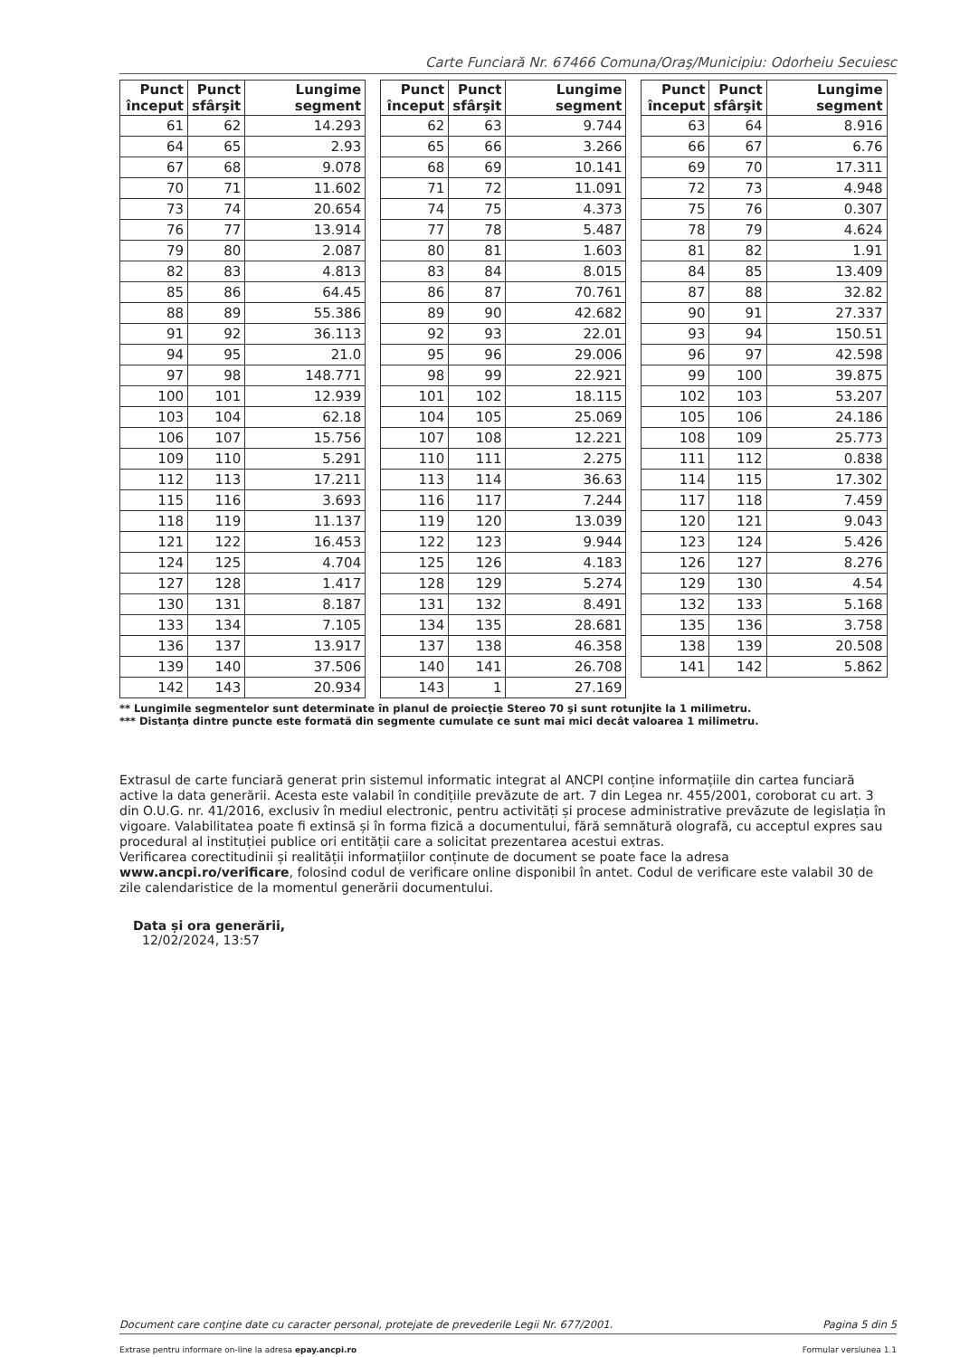Carte Funciară Nr. 67466 Comuna/Oraş/Municipiu: Odorheiu Secuiesc
| Punct început | Punct sfârşit | Lungime segment |
| --- | --- | --- |
| 61 | 62 | 14.293 |
| 64 | 65 | 2.93 |
| 67 | 68 | 9.078 |
| 70 | 71 | 11.602 |
| 73 | 74 | 20.654 |
| 76 | 77 | 13.914 |
| 79 | 80 | 2.087 |
| 82 | 83 | 4.813 |
| 85 | 86 | 64.45 |
| 88 | 89 | 55.386 |
| 91 | 92 | 36.113 |
| 94 | 95 | 21.0 |
| 97 | 98 | 148.771 |
| 100 | 101 | 12.939 |
| 103 | 104 | 62.18 |
| 106 | 107 | 15.756 |
| 109 | 110 | 5.291 |
| 112 | 113 | 17.211 |
| 115 | 116 | 3.693 |
| 118 | 119 | 11.137 |
| 121 | 122 | 16.453 |
| 124 | 125 | 4.704 |
| 127 | 128 | 1.417 |
| 130 | 131 | 8.187 |
| 133 | 134 | 7.105 |
| 136 | 137 | 13.917 |
| 139 | 140 | 37.506 |
| 142 | 143 | 20.934 |
| Punct început | Punct sfârşit | Lungime segment |
| --- | --- | --- |
| 62 | 63 | 9.744 |
| 65 | 66 | 3.266 |
| 68 | 69 | 10.141 |
| 71 | 72 | 11.091 |
| 74 | 75 | 4.373 |
| 77 | 78 | 5.487 |
| 80 | 81 | 1.603 |
| 83 | 84 | 8.015 |
| 86 | 87 | 70.761 |
| 89 | 90 | 42.682 |
| 92 | 93 | 22.01 |
| 95 | 96 | 29.006 |
| 98 | 99 | 22.921 |
| 101 | 102 | 18.115 |
| 104 | 105 | 25.069 |
| 107 | 108 | 12.221 |
| 110 | 111 | 2.275 |
| 113 | 114 | 36.63 |
| 116 | 117 | 7.244 |
| 119 | 120 | 13.039 |
| 122 | 123 | 9.944 |
| 125 | 126 | 4.183 |
| 128 | 129 | 5.274 |
| 131 | 132 | 8.491 |
| 134 | 135 | 28.681 |
| 137 | 138 | 46.358 |
| 140 | 141 | 26.708 |
| 143 | 1 | 27.169 |
| Punct început | Punct sfârşit | Lungime segment |
| --- | --- | --- |
| 63 | 64 | 8.916 |
| 66 | 67 | 6.76 |
| 69 | 70 | 17.311 |
| 72 | 73 | 4.948 |
| 75 | 76 | 0.307 |
| 78 | 79 | 4.624 |
| 81 | 82 | 1.91 |
| 84 | 85 | 13.409 |
| 87 | 88 | 32.82 |
| 90 | 91 | 27.337 |
| 93 | 94 | 150.51 |
| 96 | 97 | 42.598 |
| 99 | 100 | 39.875 |
| 102 | 103 | 53.207 |
| 105 | 106 | 24.186 |
| 108 | 109 | 25.773 |
| 111 | 112 | 0.838 |
| 114 | 115 | 17.302 |
| 117 | 118 | 7.459 |
| 120 | 121 | 9.043 |
| 123 | 124 | 5.426 |
| 126 | 127 | 8.276 |
| 129 | 130 | 4.54 |
| 132 | 133 | 5.168 |
| 135 | 136 | 3.758 |
| 138 | 139 | 20.508 |
| 141 | 142 | 5.862 |
** Lungimile segmentelor sunt determinate în planul de proiecţie Stereo 70 şi sunt rotunjite la 1 milimetru.
*** Distanţa dintre puncte este formată din segmente cumulate ce sunt mai mici decât valoarea 1 milimetru.
Extrasul de carte funciară generat prin sistemul informatic integrat al ANCPI conține informațiile din cartea funciară active la data generării. Acesta este valabil în condițiile prevăzute de art. 7 din Legea nr. 455/2001, coroborat cu art. 3 din O.U.G. nr. 41/2016, exclusiv în mediul electronic, pentru activități și procese administrative prevăzute de legislația în vigoare. Valabilitatea poate fi extinsă și în forma fizică a documentului, fără semnătură olografă, cu acceptul expres sau procedural al instituției publice ori entității care a solicitat prezentarea acestui extras.
Verificarea corectitudinii și realității informațiilor conținute de document se poate face la adresa www.ancpi.ro/verificare, folosind codul de verificare online disponibil în antet. Codul de verificare este valabil 30 de zile calendaristice de la momentul generării documentului.
Data și ora generării,
12/02/2024, 13:57
Document care conţine date cu caracter personal, protejate de prevederile Legii Nr. 677/2001. Pagina 5 din 5
Extrase pentru informare on-line la adresa epay.ancpi.ro Formular versiunea 1.1